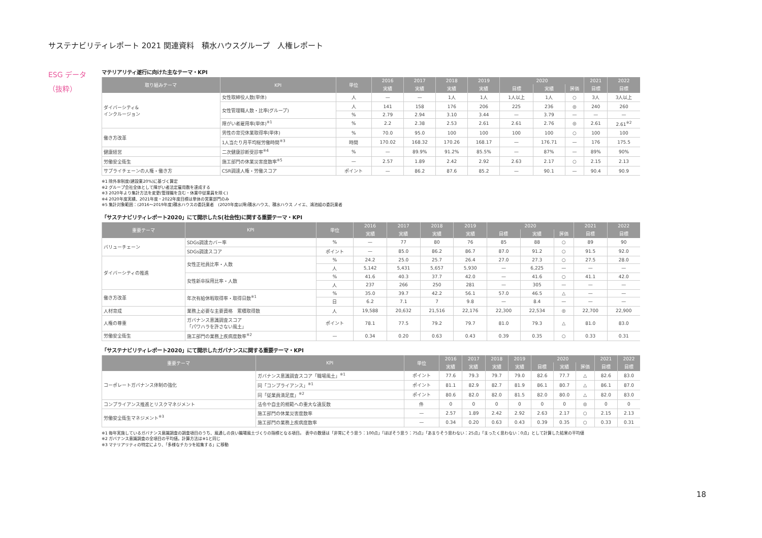サステナビリティレポート 2021 関連資料　積水ハウスグループ　人権レポート
ESG データ
（抜粋）
マテリアリティ遂行に向けた主なテーマ・KPI
| 取り組みテーマ | KPI | 単位 | 2016 | 2017 | 2018 | 2019 | 2020 | | | 2021 | 2022 |
| --- | --- | --- | --- | --- | --- | --- | --- | --- | --- | --- | --- |
| | | | 実績 | 実績 | 実績 | 実績 | 目標 | 実績 | 評価 | 目標 | 目標 |
| ダイバーシティ& インクルージョン | 女性取締役人数(単体) | 人 | — | — | 1人 | 1人 | 1人以上 | 1人 | ○ | 3人 | 3人以上 |
| | 女性管理職人数・比率(グループ) | 人 | 141 | 158 | 176 | 206 | 225 | 236 | ◎ | 240 | 260 |
| | | % | 2.79 | 2.94 | 3.10 | 3.44 | — | 3.79 | — | — | — |
| | 障がい者雇用率(単体)<sup>※1</sup> | % | 2.2 | 2.38 | 2.53 | 2.61 | 2.61 | 2.76 | ◎ | 2.61 | 2.61<sup>※2</sup> |
| 働き方改革 | 男性の育児休業取得率(単体) | % | 70.0 | 95.0 | 100 | 100 | 100 | 100 | ○ | 100 | 100 |
| | 1人当たり月平均総労働時間<sup>※3</sup> | 時間 | 170.02 | 168.32 | 170.26 | 168.17 | — | 176.71 | — | 176 | 175.5 |
| 健康経営 | 二次健康診断受診率<sup>※4</sup> | % | — | 89.9% | 91.2% | 85.5% | — | 87% | — | 89% | 90% |
| 労働安全衛生 | 施工部門の休業災害度数率<sup>※5</sup> | — | 2.57 | 1.89 | 2.42 | 2.92 | 2.63 | 2.17 | ○ | 2.15 | 2.13 |
| サプライチェーンの人権・働き方 | CSR調達人権・労働スコア | ポイント | — | 86.2 | 87.6 | 85.2 | — | 90.1 | — | 90.4 | 90.9 |
※1 除外率制度(建設業20%)に基づく算定
※2 グループ会社全体として障がい者法定雇用数を達成する
※3 2020年より集計方法を変更(管理職を含む・休業中従業員を除く)
※4 2020年度実績、2021年度・2022年度目標は単体の営業部門のみ
※5 集計対象範囲：(2016～2019年度)積水ハウスの委託業者　(2020年度以降)積水ハウス、積水ハウス ノイエ、鴻池組の委託業者
「サステナビリティレポート2020」にて開示したS(社会性)に関する重要テーマ・KPI
| 重要テーマ | KPI | 単位 | 2016 | 2017 | 2018 | 2019 | 2020 | | | 2021 | 2022 |
| --- | --- | --- | --- | --- | --- | --- | --- | --- | --- | --- | --- |
| | | | 実績 | 実績 | 実績 | 実績 | 目標 | 実績 | 評価 | 目標 | 目標 |
| バリューチェーン | SDGs調達カバー率 | % | — | 77 | 80 | 76 | 85 | 88 | ○ | 89 | 90 |
| | SDGs調達スコア | ポイント | — | 85.0 | 86.2 | 86.7 | 87.0 | 91.2 | ○ | 91.5 | 92.0 |
| ダイバーシティの推進 | 女性正社員比率・人数 | % | 24.2 | 25.0 | 25.7 | 26.4 | 27.0 | 27.3 | ○ | 27.5 | 28.0 |
| | | 人 | 5,142 | 5,431 | 5,657 | 5,930 | — | 6,225 | — | — | — |
| | 女性新卒採用比率・人数 | % | 41.6 | 40.3 | 37.7 | 42.0 | — | 41.6 | ○ | 41.1 | 42.0 |
| | | 人 | 237 | 266 | 250 | 281 | — | 305 | — | — | — |
| 働き方改革 | 年次有給休暇取得率・取得日数<sup>※1</sup> | % | 35.0 | 39.7 | 42.2 | 56.1 | 57.0 | 46.5 | △ | — | — |
| | | 日 | 6.2 | 7.1 | 7 | 9.8 | — | 8.4 | — | — | — |
| 人材育成 | 業務上必要な主要資格 累積取得数 | 人 | 19,588 | 20,632 | 21,516 | 22,176 | 22,300 | 22,534 | ◎ | 22,700 | 22,900 |
| 人権の尊重 | ガバナンス意識調査スコア 「パワハラを許さない風土」 | ポイント | 78.1 | 77.5 | 79.2 | 79.7 | 81.0 | 79.3 | △ | 81.0 | 83.0 |
| 労働安全衛生 | 施工部門の業務上疾病度数率<sup>※2</sup> | — | 0.34 | 0.20 | 0.63 | 0.43 | 0.39 | 0.35 | ○ | 0.33 | 0.31 |
「サステナビリティレポート2020」にて開示したガバナンスに関する重要テーマ・KPI
| 重要テーマ | KPI | 単位 | 2016 | 2017 | 2018 | 2019 | 2020 | | | 2021 | 2022 |
| --- | --- | --- | --- | --- | --- | --- | --- | --- | --- | --- | --- |
| | | | 実績 | 実績 | 実績 | 実績 | 目標 | 実績 | 評価 | 目標 | 目標 |
| コーポレートガバナンス体制の強化 | ガバナンス意識調査スコア「職場風土」<sup>※1</sup> | ポイント | 77.6 | 79.3 | 79.7 | 79.0 | 82.6 | 77.7 | △ | 82.6 | 83.0 |
| | 同「コンプライアンス」<sup>※1</sup> | ポイント | 81.1 | 82.9 | 82.7 | 81.9 | 86.1 | 80.7 | △ | 86.1 | 87.0 |
| | 同「従業員満足度」<sup>※2</sup> | ポイント | 80.6 | 82.0 | 82.0 | 81.5 | 82.0 | 80.0 | △ | 82.0 | 83.0 |
| コンプライアンス推進とリスクマネジメント | 法令や自主的規範への重大な違反数 | 件 | 0 | 0 | 0 | 0 | 0 | 0 | ◎ | 0 | 0 |
| 労働安全衛生マネジメント<sup>※3</sup> | 施工部門の休業災害度数率 | — | 2.57 | 1.89 | 2.42 | 2.92 | 2.63 | 2.17 | ○ | 2.15 | 2.13 |
| | 施工部門の業務上疾病度数率 | — | 0.34 | 0.20 | 0.63 | 0.43 | 0.39 | 0.35 | ○ | 0.33 | 0.31 |
※1 毎年実施しているガバナンス意識調査の調査項目のうち、風通しの良い職場風土づくりの指標となる項目。 表中の数値は「非常にそう思う：100点」「ほぼそう思う：75点」「あまりそう思わない：25点」「まったく思わない：0点」として計算した結果の平均値
※2 ガバナンス意識調査の全項目の平均値。計算方法は※1と同じ
※3 マテリアリティの特定により、「多様なチカラを結集する」に移動
18